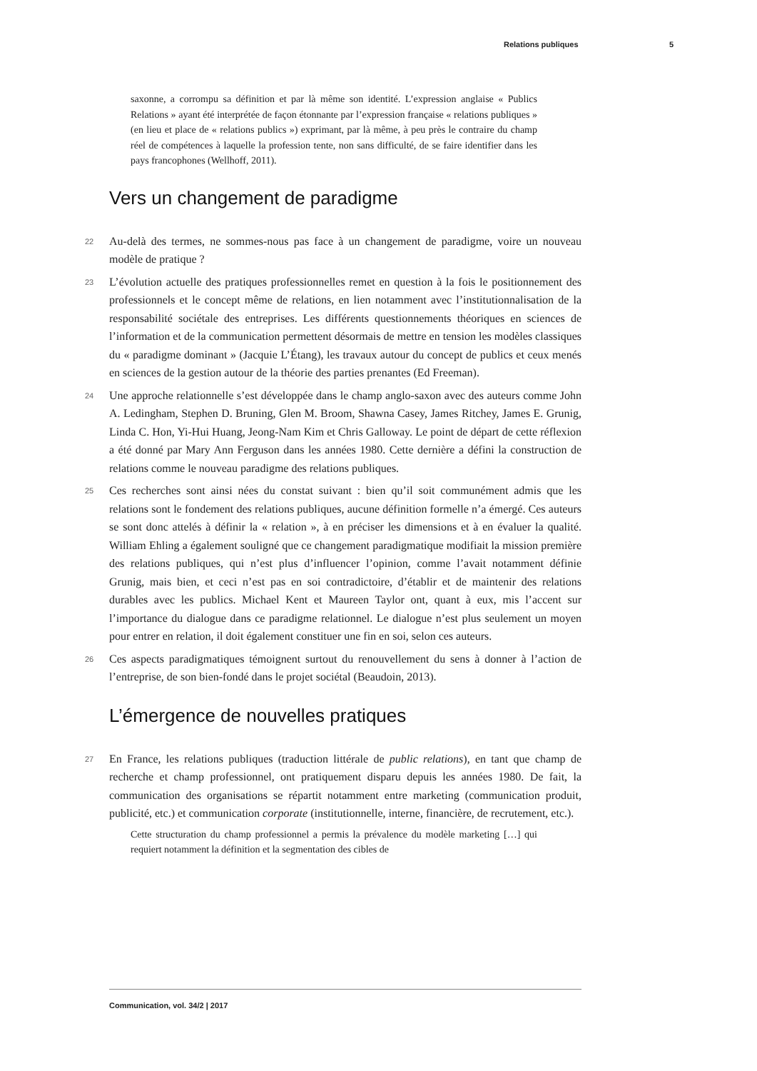Relations publiques 5
saxonne, a corrompu sa définition et par là même son identité. L’expression anglaise « Publics Relations » ayant été interprétée de façon étonnante par l’expression française « relations publiques » (en lieu et place de « relations publics ») exprimant, par là même, à peu près le contraire du champ réel de compétences à laquelle la profession tente, non sans difficulté, de se faire identifier dans les pays francophones (Wellhoff, 2011).
Vers un changement de paradigme
22 Au-delà des termes, ne sommes-nous pas face à un changement de paradigme, voire un nouveau modèle de pratique ?
23 L’évolution actuelle des pratiques professionnelles remet en question à la fois le positionnement des professionnels et le concept même de relations, en lien notamment avec l’institutionnalisation de la responsabilité sociétale des entreprises. Les différents questionnements théoriques en sciences de l’information et de la communication permettent désormais de mettre en tension les modèles classiques du « paradigme dominant » (Jacquie L’Étang), les travaux autour du concept de publics et ceux menés en sciences de la gestion autour de la théorie des parties prenantes (Ed Freeman).
24 Une approche relationnelle s’est développée dans le champ anglo-saxon avec des auteurs comme John A. Ledingham, Stephen D. Bruning, Glen M. Broom, Shawna Casey, James Ritchey, James E. Grunig, Linda C. Hon, Yi-Hui Huang, Jeong-Nam Kim et Chris Galloway. Le point de départ de cette réflexion a été donné par Mary Ann Ferguson dans les années 1980. Cette dernière a défini la construction de relations comme le nouveau paradigme des relations publiques.
25 Ces recherches sont ainsi nées du constat suivant : bien qu’il soit communément admis que les relations sont le fondement des relations publiques, aucune définition formelle n’a émergé. Ces auteurs se sont donc attelés à définir la « relation », à en préciser les dimensions et à en évaluer la qualité. William Ehling a également souligné que ce changement paradigmatique modifiait la mission première des relations publiques, qui n’est plus d’influencer l’opinion, comme l’avait notamment définie Grunig, mais bien, et ceci n’est pas en soi contradictoire, d’établir et de maintenir des relations durables avec les publics. Michael Kent et Maureen Taylor ont, quant à eux, mis l’accent sur l’importance du dialogue dans ce paradigme relationnel. Le dialogue n’est plus seulement un moyen pour entrer en relation, il doit également constituer une fin en soi, selon ces auteurs.
26 Ces aspects paradigmatiques témoignent surtout du renouvellement du sens à donner à l’action de l’entreprise, de son bien-fondé dans le projet sociétal (Beaudoin, 2013).
L’émergence de nouvelles pratiques
27 En France, les relations publiques (traduction littérale de public relations), en tant que champ de recherche et champ professionnel, ont pratiquement disparu depuis les années 1980. De fait, la communication des organisations se répartit notamment entre marketing (communication produit, publicité, etc.) et communication corporate (institutionnelle, interne, financière, de recrutement, etc.).
Cette structuration du champ professionnel a permis la prévalence du modèle marketing […] qui requiert notamment la définition et la segmentation des cibles de
Communication, vol. 34/2 | 2017